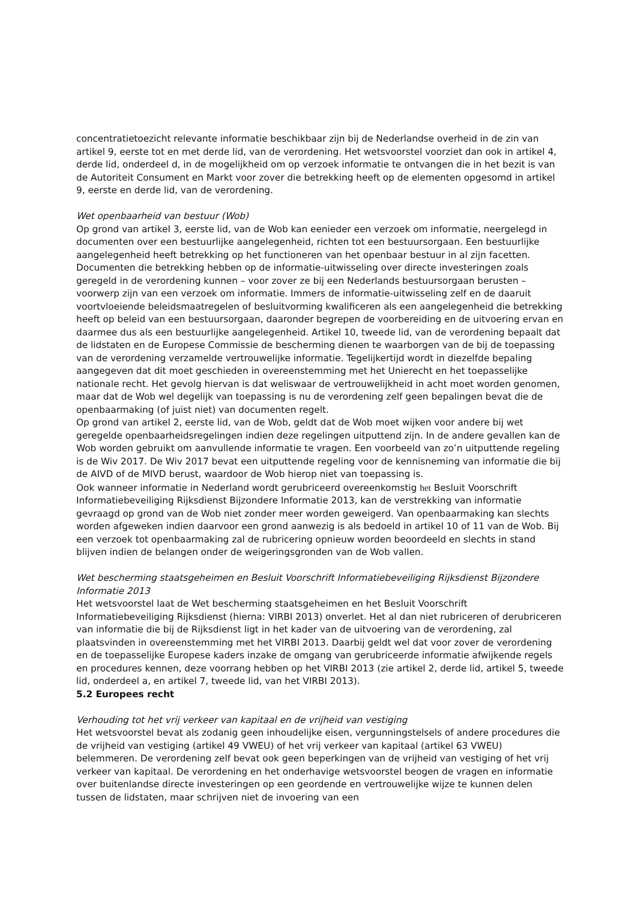concentratietoezicht relevante informatie beschikbaar zijn bij de Nederlandse overheid in de zin van artikel 9, eerste tot en met derde lid, van de verordening. Het wetsvoorstel voorziet dan ook in artikel 4, derde lid, onderdeel d, in de mogelijkheid om op verzoek informatie te ontvangen die in het bezit is van de Autoriteit Consument en Markt voor zover die betrekking heeft op de elementen opgesomd in artikel 9, eerste en derde lid, van de verordening.
Wet openbaarheid van bestuur (Wob)
Op grond van artikel 3, eerste lid, van de Wob kan eenieder een verzoek om informatie, neergelegd in documenten over een bestuurlijke aangelegenheid, richten tot een bestuursorgaan. Een bestuurlijke aangelegenheid heeft betrekking op het functioneren van het openbaar bestuur in al zijn facetten. Documenten die betrekking hebben op de informatie-uitwisseling over directe investeringen zoals geregeld in de verordening kunnen – voor zover ze bij een Nederlands bestuursorgaan berusten – voorwerp zijn van een verzoek om informatie. Immers de informatie-uitwisseling zelf en de daaruit voortvloeiende beleidsmaatregelen of besluitvorming kwalificeren als een aangelegenheid die betrekking heeft op beleid van een bestuursorgaan, daaronder begrepen de voorbereiding en de uitvoering ervan en daarmee dus als een bestuurlijke aangelegenheid. Artikel 10, tweede lid, van de verordening bepaalt dat de lidstaten en de Europese Commissie de bescherming dienen te waarborgen van de bij de toepassing van de verordening verzamelde vertrouwelijke informatie. Tegelijkertijd wordt in diezelfde bepaling aangegeven dat dit moet geschieden in overeenstemming met het Unierecht en het toepasselijke nationale recht. Het gevolg hiervan is dat weliswaar de vertrouwelijkheid in acht moet worden genomen, maar dat de Wob wel degelijk van toepassing is nu de verordening zelf geen bepalingen bevat die de openbaarmaking (of juist niet) van documenten regelt.
Op grond van artikel 2, eerste lid, van de Wob, geldt dat de Wob moet wijken voor andere bij wet geregelde openbaarheidsregelingen indien deze regelingen uitputtend zijn. In de andere gevallen kan de Wob worden gebruikt om aanvullende informatie te vragen. Een voorbeeld van zo’n uitputtende regeling is de Wiv 2017. De Wiv 2017 bevat een uitputtende regeling voor de kennisneming van informatie die bij de AIVD of de MIVD berust, waardoor de Wob hierop niet van toepassing is.
Ook wanneer informatie in Nederland wordt gerubriceerd overeenkomstig het Besluit Voorschrift Informatiebeveiliging Rijksdienst Bijzondere Informatie 2013, kan de verstrekking van informatie gevraagd op grond van de Wob niet zonder meer worden geweigerd. Van openbaarmaking kan slechts worden afgeweken indien daarvoor een grond aanwezig is als bedoeld in artikel 10 of 11 van de Wob. Bij een verzoek tot openbaarmaking zal de rubricering opnieuw worden beoordeeld en slechts in stand blijven indien de belangen onder de weigeringsgronden van de Wob vallen.
Wet bescherming staatsgeheimen en Besluit Voorschrift Informatiebeveiliging Rijksdienst Bijzondere Informatie 2013
Het wetsvoorstel laat de Wet bescherming staatsgeheimen en het Besluit Voorschrift Informatiebeveiliging Rijksdienst (hierna: VIRBI 2013) onverlet. Het al dan niet rubriceren of derubriceren van informatie die bij de Rijksdienst ligt in het kader van de uitvoering van de verordening, zal plaatsvinden in overeenstemming met het VIRBI 2013. Daarbij geldt wel dat voor zover de verordening en de toepasselijke Europese kaders inzake de omgang van gerubriceerde informatie afwijkende regels en procedures kennen, deze voorrang hebben op het VIRBI 2013 (zie artikel 2, derde lid, artikel 5, tweede lid, onderdeel a, en artikel 7, tweede lid, van het VIRBI 2013).
5.2 Europees recht
Verhouding tot het vrij verkeer van kapitaal en de vrijheid van vestiging
Het wetsvoorstel bevat als zodanig geen inhoudelijke eisen, vergunningstelsels of andere procedures die de vrijheid van vestiging (artikel 49 VWEU) of het vrij verkeer van kapitaal (artikel 63 VWEU) belemmeren. De verordening zelf bevat ook geen beperkingen van de vrijheid van vestiging of het vrij verkeer van kapitaal. De verordening en het onderhavige wetsvoorstel beogen de vragen en informatie over buitenlandse directe investeringen op een geordende en vertrouwelijke wijze te kunnen delen tussen de lidstaten, maar schrijven niet de invoering van een